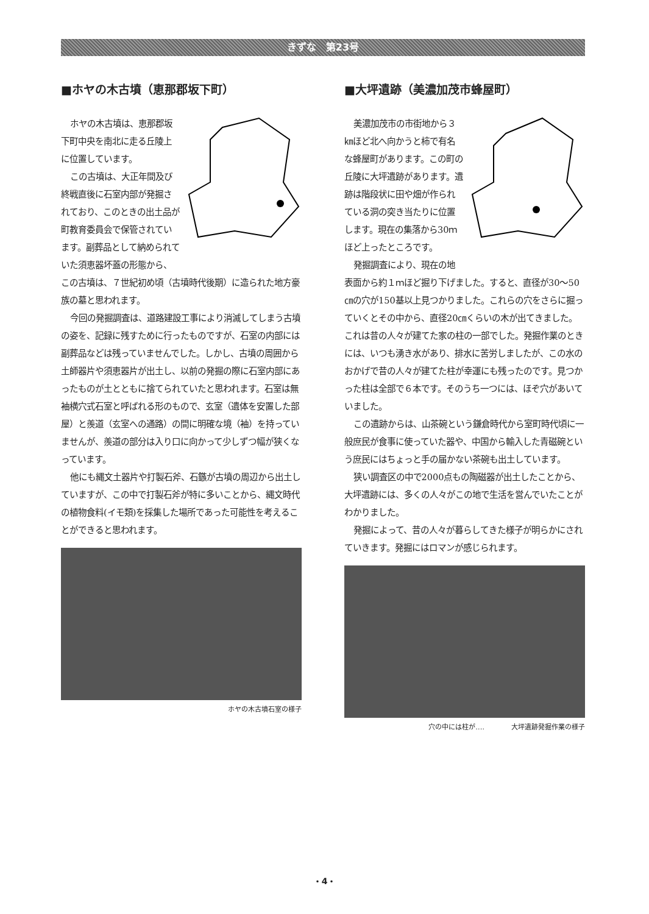きずな　第23号
■ホヤの木古墳（恵那郡坂下町）
ホヤの木古墳は、恵那郡坂下町中央を南北に走る丘陵上に位置しています。
この古墳は、大正年間及び終戦直後に石室内部が発掘されており、このときの出土品が町教育委員会で保管されています。副葬品として納められていた須恵器坏蓋の形態から、この古墳は、７世紀初め頃（古墳時代後期）に造られた地方豪族の墓と思われます。
今回の発掘調査は、道路建設工事により消滅してしまう古墳の姿を、記録に残すために行ったものですが、石室の内部には副葬品などは残っていませんでした。しかし、古墳の周囲から土師器片や須恵器片が出土し、以前の発掘の際に石室内部にあったものが土とともに捨てられていたと思われます。石室は無袖横穴式石室と呼ばれる形のもので、玄室（遺体を安置した部屋）と羨道（玄室への通路）の間に明確な境（袖）を持っていませんが、羨道の部分は入り口に向かって少しずつ幅が狭くなっています。
他にも縄文土器片や打製石斧、石鏃が古墳の周辺から出土していますが、この中で打製石斧が特に多いことから、縄文時代の植物食料(イモ類)を採集した場所であった可能性を考えることができると思われます。
ホヤの木古墳石室の様子
■大坪遺跡（美濃加茂市蜂屋町）
美濃加茂市の市街地から３㎞ほど北へ向かうと柿で有名な蜂屋町があります。この町の丘陵に大坪遺跡があります。遺跡は階段状に田や畑が作られている洞の突き当たりに位置します。現在の集落から30ｍほど上ったところです。
発掘調査により、現在の地表面から約１ｍほど掘り下げました。すると、直径が30～50㎝の穴が150基以上見つかりました。これらの穴をさらに掘っていくとその中から、直径20㎝くらいの木が出てきました。これは昔の人々が建てた家の柱の一部でした。発掘作業のときには、いつも湧き水があり、排水に苦労しましたが、この水のおかげで昔の人々が建てた柱が幸運にも残ったのです。見つかった柱は全部で６本です。そのうち一つには、ほぞ穴があいていました。
この遺跡からは、山茶碗という鎌倉時代から室町時代頃に一般庶民が食事に使っていた器や、中国から輸入した青磁碗という庶民にはちょっと手の届かない茶碗も出土しています。
狭い調査区の中で2000点もの陶磁器が出土したことから、大坪遺跡には、多くの人々がこの地で生活を営んでいたことがわかりました。
発掘によって、昔の人々が暮らしてきた様子が明らかにされていきます。発掘にはロマンが感じられます。
穴の中には柱が‥‥　　　　大坪遺跡発掘作業の様子
・4・